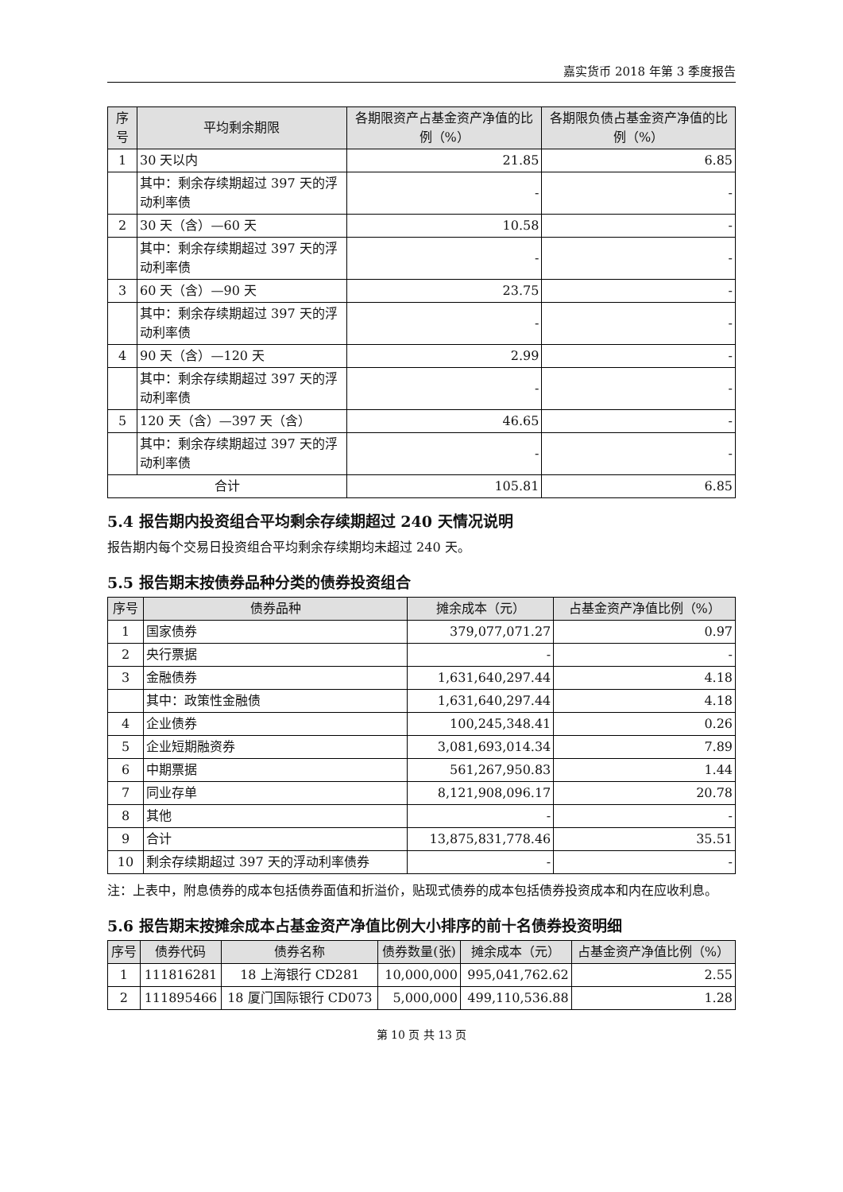嘉实货币 2018 年第 3 季度报告
| 序号 | 平均剩余期限 | 各期限资产占基金资产净值的比例（%） | 各期限负债占基金资产净值的比例（%） |
| --- | --- | --- | --- |
| 1 | 30 天以内 | 21.85 | 6.85 |
| | 其中：剩余存续期超过 397 天的浮动利率债 | - | - |
| 2 | 30 天（含）—60 天 | 10.58 | - |
| | 其中：剩余存续期超过 397 天的浮动利率债 | - | - |
| 3 | 60 天（含）—90 天 | 23.75 | - |
| | 其中：剩余存续期超过 397 天的浮动利率债 | - | - |
| 4 | 90 天（含）—120 天 | 2.99 | - |
| | 其中：剩余存续期超过 397 天的浮动利率债 | - | - |
| 5 | 120 天（含）—397 天（含） | 46.65 | - |
| | 其中：剩余存续期超过 397 天的浮动利率债 | - | - |
| 合计 | | 105.81 | 6.85 |
5.4 报告期内投资组合平均剩余存续期超过 240 天情况说明
报告期内每个交易日投资组合平均剩余存续期均未超过 240 天。
5.5 报告期末按债券品种分类的债券投资组合
| 序号 | 债券品种 | 摊余成本（元） | 占基金资产净值比例（%） |
| --- | --- | --- | --- |
| 1 | 国家债券 | 379,077,071.27 | 0.97 |
| 2 | 央行票据 | - | - |
| 3 | 金融债券 | 1,631,640,297.44 | 4.18 |
| | 其中：政策性金融债 | 1,631,640,297.44 | 4.18 |
| 4 | 企业债券 | 100,245,348.41 | 0.26 |
| 5 | 企业短期融资券 | 3,081,693,014.34 | 7.89 |
| 6 | 中期票据 | 561,267,950.83 | 1.44 |
| 7 | 同业存单 | 8,121,908,096.17 | 20.78 |
| 8 | 其他 | - | - |
| 9 | 合计 | 13,875,831,778.46 | 35.51 |
| 10 | 剩余存续期超过 397 天的浮动利率债券 | - | - |
注：上表中，附息债券的成本包括债券面值和折溢价，贴现式债券的成本包括债券投资成本和内在应收利息。
5.6 报告期末按摊余成本占基金资产净值比例大小排序的前十名债券投资明细
| 序号 | 债券代码 | 债券名称 | 债券数量(张) | 摊余成本（元） | 占基金资产净值比例（%） |
| --- | --- | --- | --- | --- | --- |
| 1 | 111816281 | 18 上海银行 CD281 | 10,000,000 | 995,041,762.62 | 2.55 |
| 2 | 111895466 | 18 厦门国际银行 CD073 | 5,000,000 | 499,110,536.88 | 1.28 |
第 10 页 共 13 页